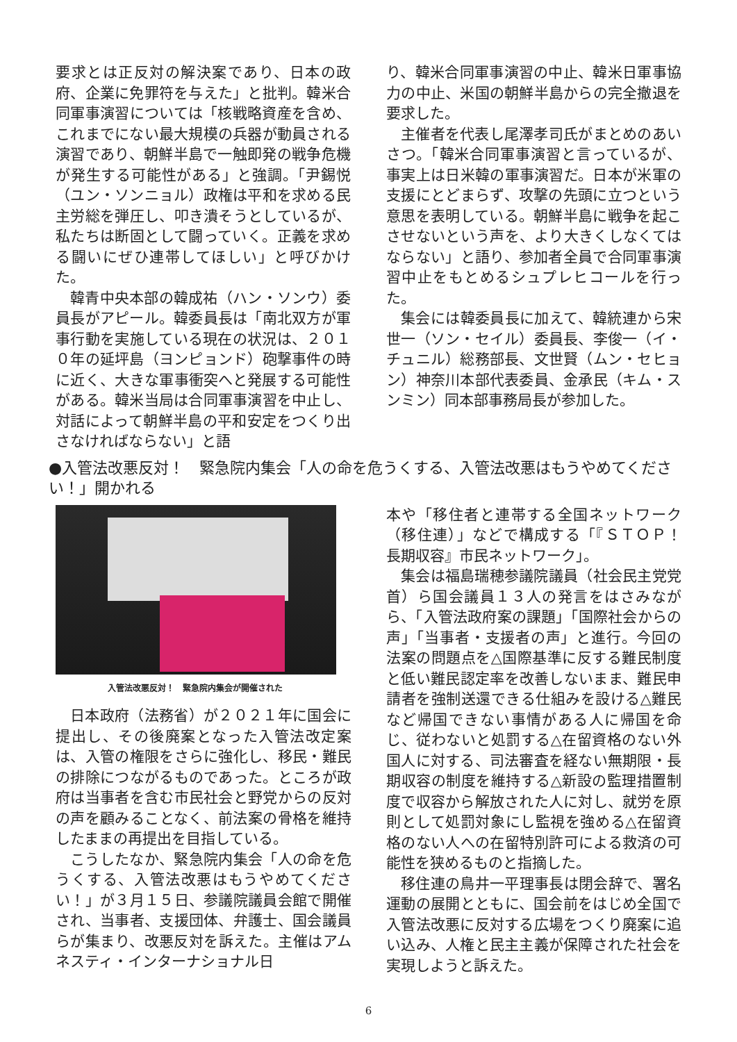要求とは正反対の解決案であり、日本の政府、企業に免罪符を与えた」と批判。韓米合同軍事演習については「核戦略資産を含め、これまでにない最大規模の兵器が動員される演習であり、朝鮮半島で一触即発の戦争危機が発生する可能性がある」と強調。「尹錫悦（ユン・ソンニョル）政権は平和を求める民主労総を弾圧し、叩き潰そうとしているが、私たちは断固として闘っていく。正義を求める闘いにぜひ連帯してほしい」と呼びかけた。
韓青中央本部の韓成祐（ハン・ソンウ）委員長がアピール。韓委員長は「南北双方が軍事行動を実施している現在の状況は、２０１０年の延坪島（ヨンピョンド）砲撃事件の時に近く、大きな軍事衝突へと発展する可能性がある。韓米当局は合同軍事演習を中止し、対話によって朝鮮半島の平和安定をつくり出さなければならない」と語
り、韓米合同軍事演習の中止、韓米日軍事協力の中止、米国の朝鮮半島からの完全撤退を要求した。
主催者を代表し尾澤孝司氏がまとめのあいさつ。「韓米合同軍事演習と言っているが、事実上は日米韓の軍事演習だ。日本が米軍の支援にとどまらず、攻撃の先頭に立つという意思を表明している。朝鮮半島に戦争を起こさせないという声を、より大きくしなくてはならない」と語り、参加者全員で合同軍事演習中止をもとめるシュプレヒコールを行った。
集会には韓委員長に加えて、韓統連から宋世一（ソン・セイル）委員長、李俊一（イ・チュニル）総務部長、文世賢（ムン・セヒョン）神奈川本部代表委員、金承民（キム・スンミン）同本部事務局長が参加した。
●入管法改悪反対！　緊急院内集会「人の命を危うくする、入管法改悪はもうやめてください！」開かれる
入管法改悪反対！　緊急院内集会が開催された
日本政府（法務省）が２０２１年に国会に提出し、その後廃案となった入管法改定案は、入管の権限をさらに強化し、移民・難民の排除につながるものであった。ところが政府は当事者を含む市民社会と野党からの反対の声を顧みることなく、前法案の骨格を維持したままの再提出を目指している。
こうしたなか、緊急院内集会「人の命を危うくする、入管法改悪はもうやめてください！」が３月１５日、参議院議員会館で開催され、当事者、支援団体、弁護士、国会議員らが集まり、改悪反対を訴えた。主催はアムネスティ・インターナショナル日
本や「移住者と連帯する全国ネットワーク（移住連）」などで構成する「『ＳＴＯＰ！　長期収容』市民ネットワーク」。
集会は福島瑞穂参議院議員（社会民主党党首）ら国会議員１３人の発言をはさみながら、「入管法政府案の課題」「国際社会からの声」「当事者・支援者の声」と進行。今回の法案の問題点を△国際基準に反する難民制度と低い難民認定率を改善しないまま、難民申請者を強制送還できる仕組みを設ける△難民など帰国できない事情がある人に帰国を命じ、従わないと処罰する△在留資格のない外国人に対する、司法審査を経ない無期限・長期収容の制度を維持する△新設の監理措置制度で収容から解放された人に対し、就労を原則として処罰対象にし監視を強める△在留資格のない人への在留特別許可による救済の可能性を狭めるものと指摘した。
移住連の鳥井一平理事長は閉会辞で、署名運動の展開とともに、国会前をはじめ全国で入管法改悪に反対する広場をつくり廃案に追い込み、人権と民主主義が保障された社会を実現しようと訴えた。
6